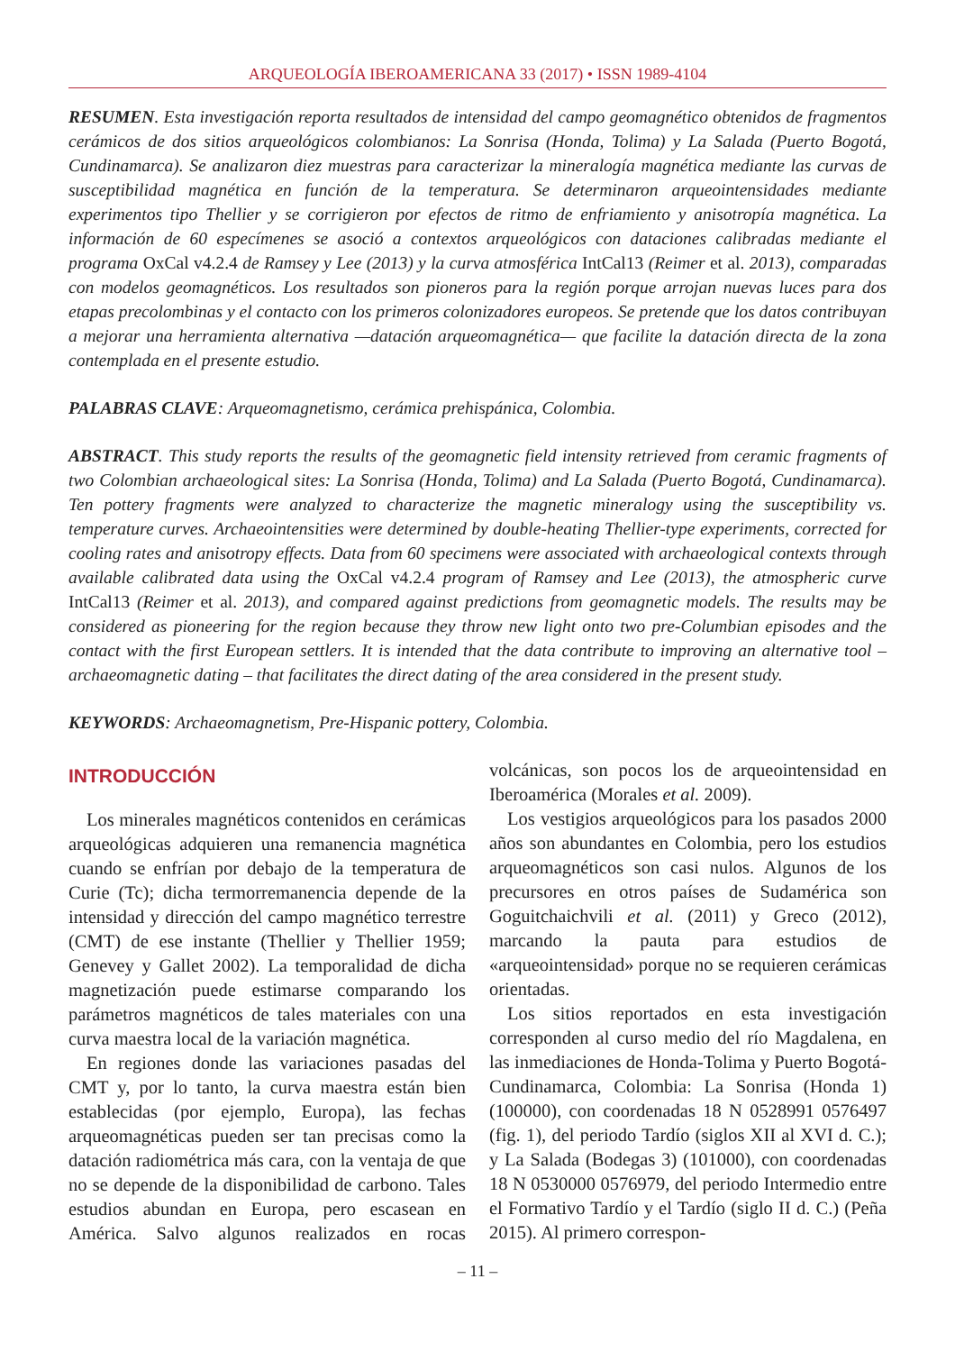ARQUEOLOGÍA IBEROAMERICANA 33 (2017) • ISSN 1989-4104
RESUMEN. Esta investigación reporta resultados de intensidad del campo geomagnético obtenidos de fragmentos cerámicos de dos sitios arqueológicos colombianos: La Sonrisa (Honda, Tolima) y La Salada (Puerto Bogotá, Cundinamarca). Se analizaron diez muestras para caracterizar la mineralogía magnética mediante las curvas de susceptibilidad magnética en función de la temperatura. Se determinaron arqueointensidades mediante experimentos tipo Thellier y se corrigieron por efectos de ritmo de enfriamiento y anisotropía magnética. La información de 60 especímenes se asoció a contextos arqueológicos con dataciones calibradas mediante el programa OxCal v4.2.4 de Ramsey y Lee (2013) y la curva atmosférica IntCal13 (Reimer et al. 2013), comparadas con modelos geomagnéticos. Los resultados son pioneros para la región porque arrojan nuevas luces para dos etapas precolombinas y el contacto con los primeros colonizadores europeos. Se pretende que los datos contribuyan a mejorar una herramienta alternativa —datación arqueomagnética— que facilite la datación directa de la zona contemplada en el presente estudio.
PALABRAS CLAVE: Arqueomagnetismo, cerámica prehispánica, Colombia.
ABSTRACT. This study reports the results of the geomagnetic field intensity retrieved from ceramic fragments of two Colombian archaeological sites: La Sonrisa (Honda, Tolima) and La Salada (Puerto Bogotá, Cundinamarca). Ten pottery fragments were analyzed to characterize the magnetic mineralogy using the susceptibility vs. temperature curves. Archaeointensities were determined by double-heating Thellier-type experiments, corrected for cooling rates and anisotropy effects. Data from 60 specimens were associated with archaeological contexts through available calibrated data using the OxCal v4.2.4 program of Ramsey and Lee (2013), the atmospheric curve IntCal13 (Reimer et al. 2013), and compared against predictions from geomagnetic models. The results may be considered as pioneering for the region because they throw new light onto two pre-Columbian episodes and the contact with the first European settlers. It is intended that the data contribute to improving an alternative tool – archaeomagnetic dating – that facilitates the direct dating of the area considered in the present study.
KEYWORDS: Archaeomagnetism, Pre-Hispanic pottery, Colombia.
INTRODUCCIÓN
Los minerales magnéticos contenidos en cerámicas arqueológicas adquieren una remanencia magnética cuando se enfrían por debajo de la temperatura de Curie (Tc); dicha termorremanencia depende de la intensidad y dirección del campo magnético terrestre (CMT) de ese instante (Thellier y Thellier 1959; Genevey y Gallet 2002). La temporalidad de dicha magnetización puede estimarse comparando los parámetros magnéticos de tales materiales con una curva maestra local de la variación magnética.
En regiones donde las variaciones pasadas del CMT y, por lo tanto, la curva maestra están bien establecidas (por ejemplo, Europa), las fechas arqueomagnéticas pueden ser tan precisas como la datación radiométrica más cara, con la ventaja de que no se depende de la disponibilidad de carbono. Tales estudios abundan en Europa, pero escasean en América. Salvo algunos realizados en rocas volcánicas, son pocos los de arqueointensidad en Iberoamérica (Morales et al. 2009).
Los vestigios arqueológicos para los pasados 2000 años son abundantes en Colombia, pero los estudios arqueomagnéticos son casi nulos. Algunos de los precursores en otros países de Sudamérica son Goguitchaichvili et al. (2011) y Greco (2012), marcando la pauta para estudios de «arqueointensidad» porque no se requieren cerámicas orientadas.
Los sitios reportados en esta investigación corresponden al curso medio del río Magdalena, en las inmediaciones de Honda-Tolima y Puerto Bogotá-Cundinamarca, Colombia: La Sonrisa (Honda 1) (100000), con coordenadas 18 N 0528991 0576497 (fig. 1), del periodo Tardío (siglos XII al XVI d. C.); y La Salada (Bodegas 3) (101000), con coordenadas 18 N 0530000 0576979, del periodo Intermedio entre el Formativo Tardío y el Tardío (siglo II d. C.) (Peña 2015). Al primero correspon-
– 11 –